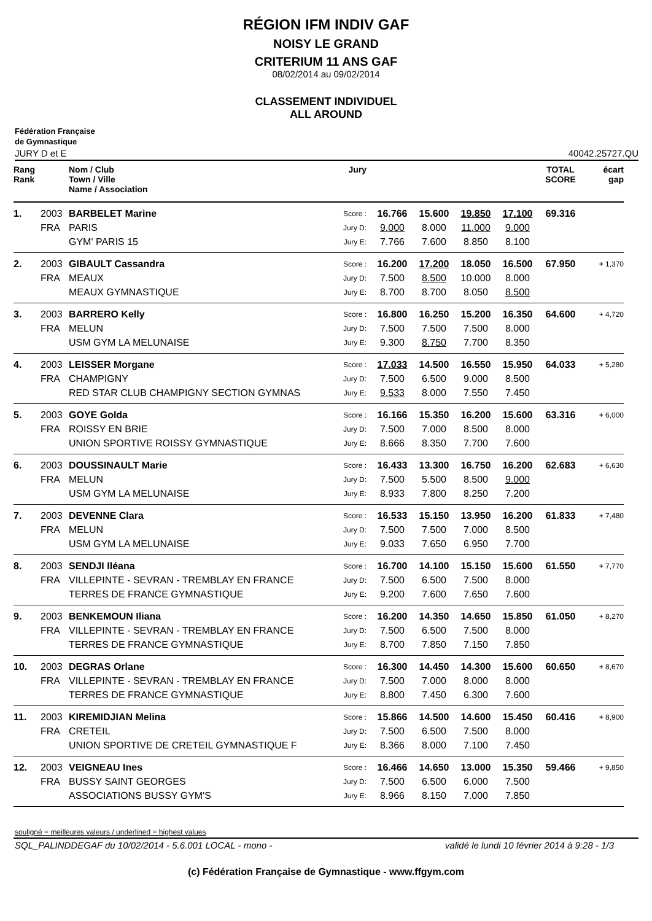RÉGION IFM INDIV GAF
NOISY LE GRAND
CRITERIUM 11 ANS GAF
08/02/2014 au 09/02/2014
CLASSEMENT INDIVIDUEL
ALL AROUND
Fédération Française
de Gymnastique
JURY D et E 40042.25727.QU
| Rang Rank | | Nom / Club Town / Ville Name / Association | Jury | | | | | TOTAL SCORE | écart gap |
| --- | --- | --- | --- | --- | --- | --- | --- | --- | --- |
| 1. | 2003 | BARBELET Marine | Score : | 16.766 | 15.600 | 19.850 | 17.100 | 69.316 | |
| | FRA | PARIS | Jury D: | 9.000 | 8.000 | 11.000 | 9.000 | | |
| | | GYM' PARIS 15 | Jury E: | 7.766 | 7.600 | 8.850 | 8.100 | | |
| 2. | 2003 | GIBAULT Cassandra | Score : | 16.200 | 17.200 | 18.050 | 16.500 | 67.950 | + 1,370 |
| | FRA | MEAUX | Jury D: | 7.500 | 8.500 | 10.000 | 8.000 | | |
| | | MEAUX GYMNASTIQUE | Jury E: | 8.700 | 8.700 | 8.050 | 8.500 | | |
| 3. | 2003 | BARRERO Kelly | Score : | 16.800 | 16.250 | 15.200 | 16.350 | 64.600 | + 4,720 |
| | FRA | MELUN | Jury D: | 7.500 | 7.500 | 7.500 | 8.000 | | |
| | | USM GYM LA MELUNAISE | Jury E: | 9.300 | 8.750 | 7.700 | 8.350 | | |
| 4. | 2003 | LEISSER Morgane | Score : | 17.033 | 14.500 | 16.550 | 15.950 | 64.033 | + 5,280 |
| | FRA | CHAMPIGNY | Jury D: | 7.500 | 6.500 | 9.000 | 8.500 | | |
| | | RED STAR CLUB CHAMPIGNY SECTION GYMNAS | Jury E: | 9.533 | 8.000 | 7.550 | 7.450 | | |
| 5. | 2003 | GOYE Golda | Score : | 16.166 | 15.350 | 16.200 | 15.600 | 63.316 | + 6,000 |
| | FRA | ROISSY EN BRIE | Jury D: | 7.500 | 7.000 | 8.500 | 8.000 | | |
| | | UNION SPORTIVE ROISSY GYMNASTIQUE | Jury E: | 8.666 | 8.350 | 7.700 | 7.600 | | |
| 6. | 2003 | DOUSSINAULT Marie | Score : | 16.433 | 13.300 | 16.750 | 16.200 | 62.683 | + 6,630 |
| | FRA | MELUN | Jury D: | 7.500 | 5.500 | 8.500 | 9.000 | | |
| | | USM GYM LA MELUNAISE | Jury E: | 8.933 | 7.800 | 8.250 | 7.200 | | |
| 7. | 2003 | DEVENNE Clara | Score : | 16.533 | 15.150 | 13.950 | 16.200 | 61.833 | + 7,480 |
| | FRA | MELUN | Jury D: | 7.500 | 7.500 | 7.000 | 8.500 | | |
| | | USM GYM LA MELUNAISE | Jury E: | 9.033 | 7.650 | 6.950 | 7.700 | | |
| 8. | 2003 | SENDJI Iléana | Score : | 16.700 | 14.100 | 15.150 | 15.600 | 61.550 | + 7,770 |
| | FRA | VILLEPINTE - SEVRAN - TREMBLAY EN FRANCE | Jury D: | 7.500 | 6.500 | 7.500 | 8.000 | | |
| | | TERRES DE FRANCE GYMNASTIQUE | Jury E: | 9.200 | 7.600 | 7.650 | 7.600 | | |
| 9. | 2003 | BENKEMOUN Iliana | Score : | 16.200 | 14.350 | 14.650 | 15.850 | 61.050 | + 8,270 |
| | FRA | VILLEPINTE - SEVRAN - TREMBLAY EN FRANCE | Jury D: | 7.500 | 6.500 | 7.500 | 8.000 | | |
| | | TERRES DE FRANCE GYMNASTIQUE | Jury E: | 8.700 | 7.850 | 7.150 | 7.850 | | |
| 10. | 2003 | DEGRAS Orlane | Score : | 16.300 | 14.450 | 14.300 | 15.600 | 60.650 | + 8,670 |
| | FRA | VILLEPINTE - SEVRAN - TREMBLAY EN FRANCE | Jury D: | 7.500 | 7.000 | 8.000 | 8.000 | | |
| | | TERRES DE FRANCE GYMNASTIQUE | Jury E: | 8.800 | 7.450 | 6.300 | 7.600 | | |
| 11. | 2003 | KIREMIDJIAN Melina | Score : | 15.866 | 14.500 | 14.600 | 15.450 | 60.416 | + 8,900 |
| | FRA | CRETEIL | Jury D: | 7.500 | 6.500 | 7.500 | 8.000 | | |
| | | UNION SPORTIVE DE CRETEIL GYMNASTIQUE F | Jury E: | 8.366 | 8.000 | 7.100 | 7.450 | | |
| 12. | 2003 | VEIGNEAU Ines | Score : | 16.466 | 14.650 | 13.000 | 15.350 | 59.466 | + 9,850 |
| | FRA | BUSSY SAINT GEORGES | Jury D: | 7.500 | 6.500 | 6.000 | 7.500 | | |
| | | ASSOCIATIONS BUSSY GYM'S | Jury E: | 8.966 | 8.150 | 7.000 | 7.850 | | |
souligné = meilleures valeurs / underlined = highest values
SQL_PALINDDEGAF du 10/02/2014 - 5.6.001 LOCAL - mono - validé le lundi 10 février 2014 à 9:28 - 1/3
(c) Fédération Française de Gymnastique - www.ffgym.com